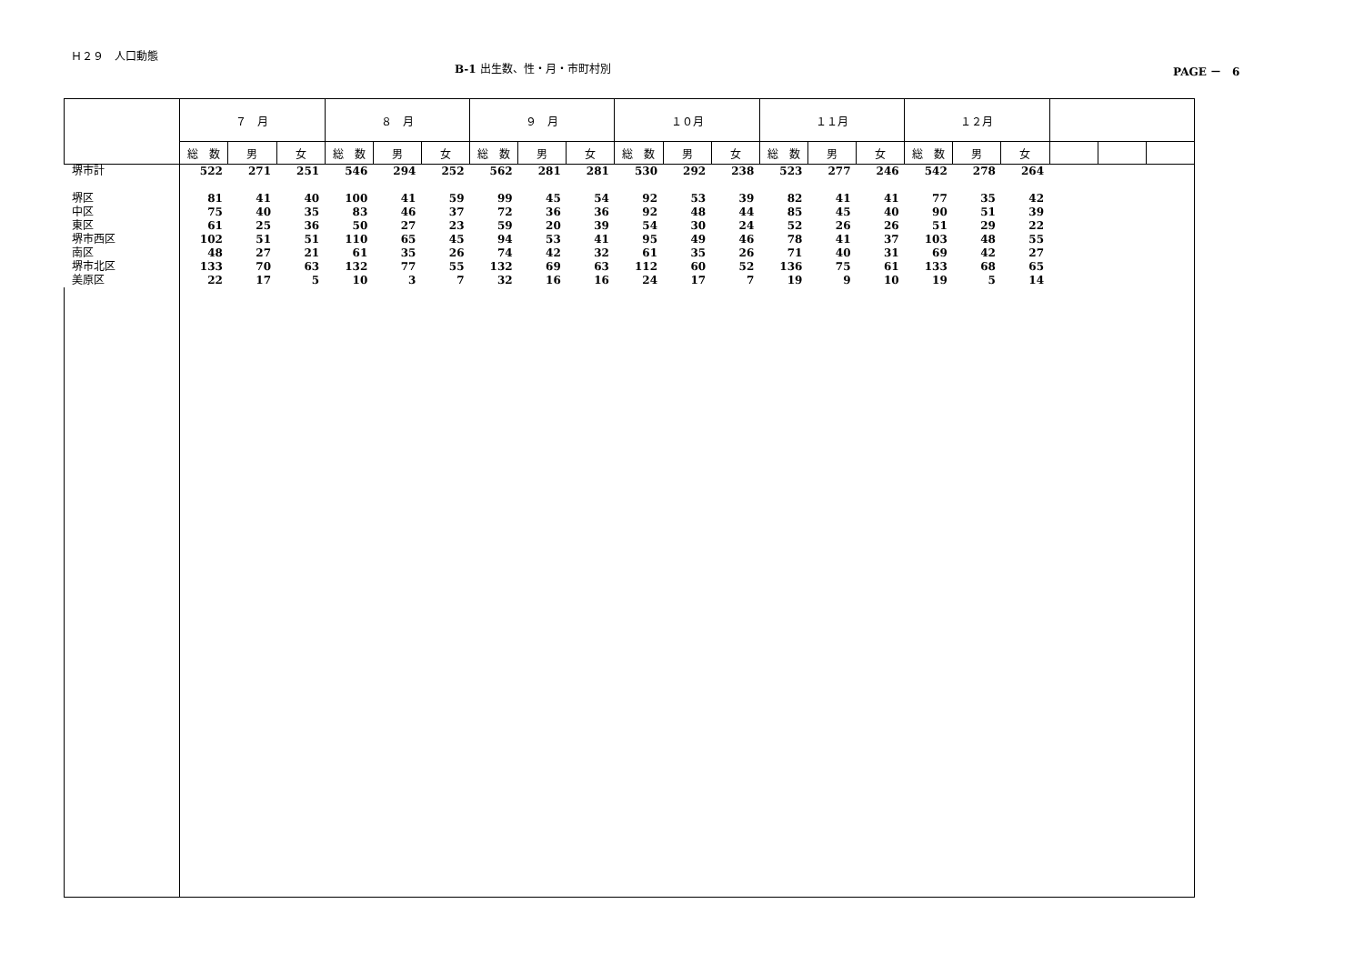Ｈ２９　人口動態
B-1 出生数、性・月・市町村別 PAGE －　6
| | ７ 月 | | | ８ 月 | | | ９ 月 | | | １０月 | | | １１月 | | | １２月 | | | | | |
| --- | --- | --- | --- | --- | --- | --- | --- | --- | --- | --- | --- | --- | --- | --- | --- | --- | --- | --- | --- | --- | --- |
| | 総 数 | 男 | 女 | 総 数 | 男 | 女 | 総 数 | 男 | 女 | 総 数 | 男 | 女 | 総 数 | 男 | 女 | 総 数 | 男 | 女 | | | |
| 堺市計 | 522 | 271 | 251 | 546 | 294 | 252 | 562 | 281 | 281 | 530 | 292 | 238 | 523 | 277 | 246 | 542 | 278 | 264 | | | |
| 堺区 | 81 | 41 | 40 | 100 | 41 | 59 | 99 | 45 | 54 | 92 | 53 | 39 | 82 | 41 | 41 | 77 | 35 | 42 | | | |
| 中区 | 75 | 40 | 35 | 83 | 46 | 37 | 72 | 36 | 36 | 92 | 48 | 44 | 85 | 45 | 40 | 90 | 51 | 39 | | | |
| 東区 | 61 | 25 | 36 | 50 | 27 | 23 | 59 | 20 | 39 | 54 | 30 | 24 | 52 | 26 | 26 | 51 | 29 | 22 | | | |
| 堺市西区 | 102 | 51 | 51 | 110 | 65 | 45 | 94 | 53 | 41 | 95 | 49 | 46 | 78 | 41 | 37 | 103 | 48 | 55 | | | |
| 南区 | 48 | 27 | 21 | 61 | 35 | 26 | 74 | 42 | 32 | 61 | 35 | 26 | 71 | 40 | 31 | 69 | 42 | 27 | | | |
| 堺市北区 | 133 | 70 | 63 | 132 | 77 | 55 | 132 | 69 | 63 | 112 | 60 | 52 | 136 | 75 | 61 | 133 | 68 | 65 | | | |
| 美原区 | 22 | 17 | 5 | 10 | 3 | 7 | 32 | 16 | 16 | 24 | 17 | 7 | 19 | 9 | 10 | 19 | 5 | 14 | | | |